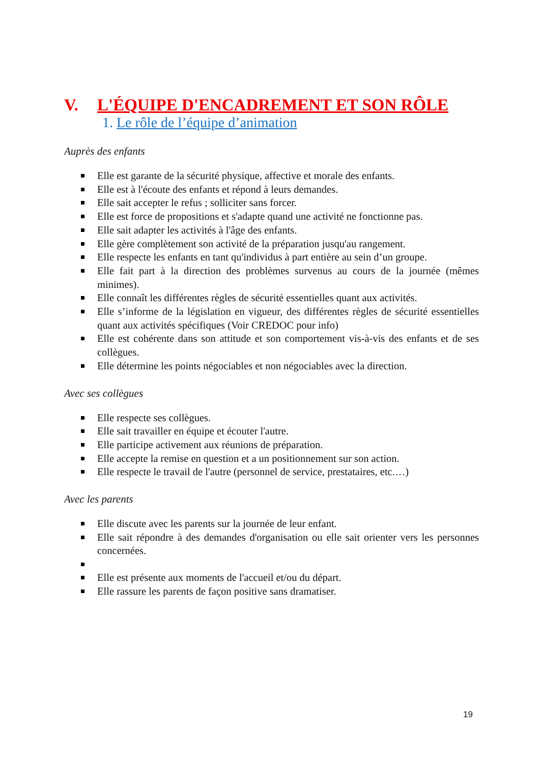V. L'ÉQUIPE D'ENCADREMENT ET SON RÔLE
1. Le rôle de l’équipe d’animation
Auprès des enfants
Elle est garante de la sécurité physique, affective et morale des enfants.
Elle est à l'écoute des enfants et répond à leurs demandes.
Elle sait accepter le refus ; solliciter sans forcer.
Elle est force de propositions et s'adapte quand une activité ne fonctionne pas.
Elle sait adapter les activités à l'âge des enfants.
Elle gère complètement son activité de la préparation jusqu'au rangement.
Elle respecte les enfants en tant qu'individus à part entière au sein d’un groupe.
Elle fait part à la direction des problèmes survenus au cours de la journée (mêmes minimes).
Elle connaît les différentes règles de sécurité essentielles quant aux activités.
Elle s’informe de la législation en vigueur, des différentes règles de sécurité essentielles quant aux activités spécifiques (Voir CREDOC pour info)
Elle est cohérente dans son attitude et son comportement vis-à-vis des enfants et de ses collègues.
Elle détermine les points négociables et non négociables avec la direction.
Avec ses collègues
Elle respecte ses collègues.
Elle sait travailler en équipe et écouter l'autre.
Elle participe activement aux réunions de préparation.
Elle accepte la remise en question et a un positionnement sur son action.
Elle respecte le travail de l'autre (personnel de service, prestataires, etc.…)
Avec les parents
Elle discute avec les parents sur la journée de leur enfant.
Elle sait répondre à des demandes d'organisation ou elle sait orienter vers les personnes concernées.
Elle est présente aux moments de l'accueil et/ou du départ.
Elle rassure les parents de façon positive sans dramatiser.
19